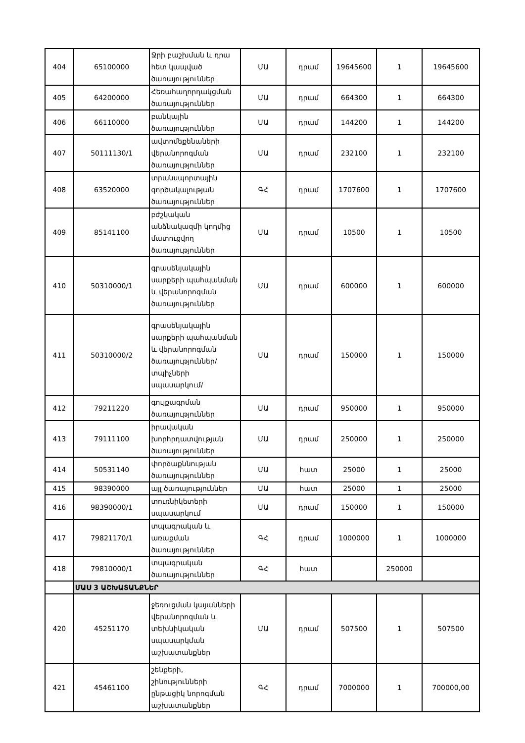| 404 | 65100000 | Ջրի բաշխման և դրա հետ կապված ծառայություններ | ՄԱ | դրամ | 19645600 | 1 | 19645600 |
| 405 | 64200000 | Հեռահաղորդակցման ծառայություններ | ՄԱ | դրամ | 664300 | 1 | 664300 |
| 406 | 66110000 | բանկային ծառայություններ | ՄԱ | դրամ | 144200 | 1 | 144200 |
| 407 | 50111130/1 | ավտոմեքենաների վերանորոգման ծառայություններ | ՄԱ | դրամ | 232100 | 1 | 232100 |
| 408 | 63520000 | տրանսպորտային գործակալության ծառայություններ | ԳՀ | դրամ | 1707600 | 1 | 1707600 |
| 409 | 85141100 | բժշկական անձնակազմի կողմից մատուցվող ծառայություններ | ՄԱ | դրամ | 10500 | 1 | 10500 |
| 410 | 50310000/1 | գրասենյակային սարքերի պահպանման և վերանորոգման ծառայություններ | ՄԱ | դրամ | 600000 | 1 | 600000 |
| 411 | 50310000/2 | գրասենյակային սարքերի պահպանման և վերանորոգման ծառայություններ/տպիչների սպասարկում/ | ՄԱ | դրամ | 150000 | 1 | 150000 |
| 412 | 79211220 | գույքագրման ծառայություններ | ՄԱ | դրամ | 950000 | 1 | 950000 |
| 413 | 79111100 | իրավական խորհրդատվության ծառայություններ | ՄԱ | դրամ | 250000 | 1 | 250000 |
| 414 | 50531140 | փորձաքննության ծառայություններ | ՄԱ | հատ | 25000 | 1 | 25000 |
| 415 | 98390000 | այլ ծառայություններ | ՄԱ | հատ | 25000 | 1 | 25000 |
| 416 | 98390000/1 | տուռնիկետերի սպասարկում | ՄԱ | դրամ | 150000 | 1 | 150000 |
| 417 | 79821170/1 | տպագրական և առաքման ծառայություններ | ԳՀ | դրամ | 1000000 | 1 | 1000000 |
| 418 | 79810000/1 | տպագրական ծառայություններ | ԳՀ | հատ | | 250000 | |
| | ՄԱՍ 3 ԱՇԽԱՏԱՆՔՆԵՐ | | | | | | |
| 420 | 45251170 | ջեռուցման կայանների վերանորոգման և տեխնիկական սպասարկման աշխատանքներ | ՄԱ | դրամ | 507500 | 1 | 507500 |
| 421 | 45461100 | շենքերի, շինությունների ընթացիկ նորոգման աշխատանքներ | ԳՀ | դրամ | 7000000 | 1 | 700000,00 |